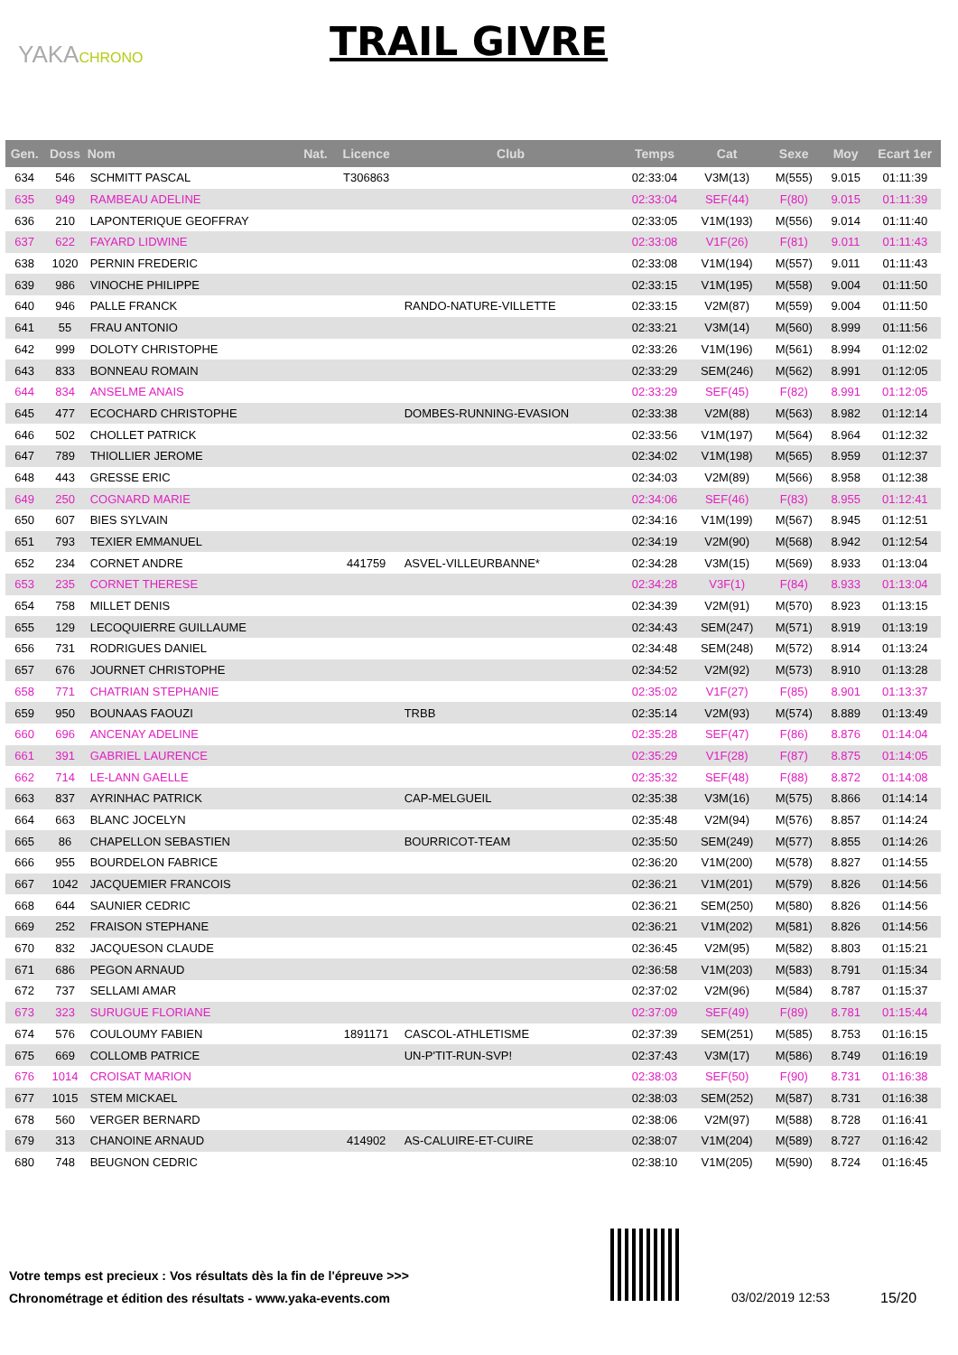YAKACHRONO TRAIL GIVRE
| Gen. | Doss | Nom | Nat. | Licence | Club | Temps | Cat | Sexe | Moy | Ecart 1er |
| --- | --- | --- | --- | --- | --- | --- | --- | --- | --- | --- |
| 634 | 546 | SCHMITT PASCAL | | T306863 | | 02:33:04 | V3M(13) | M(555) | 9.015 | 01:11:39 |
| 635 | 949 | RAMBEAU ADELINE | | | | 02:33:04 | SEF(44) | F(80) | 9.015 | 01:11:39 |
| 636 | 210 | LAPONTERIQUE GEOFFRAY | | | | 02:33:05 | V1M(193) | M(556) | 9.014 | 01:11:40 |
| 637 | 622 | FAYARD LIDWINE | | | | 02:33:08 | V1F(26) | F(81) | 9.011 | 01:11:43 |
| 638 | 1020 | PERNIN FREDERIC | | | | 02:33:08 | V1M(194) | M(557) | 9.011 | 01:11:43 |
| 639 | 986 | VINOCHE PHILIPPE | | | | 02:33:15 | V1M(195) | M(558) | 9.004 | 01:11:50 |
| 640 | 946 | PALLE FRANCK | | | RANDO-NATURE-VILLETTE | 02:33:15 | V2M(87) | M(559) | 9.004 | 01:11:50 |
| 641 | 55 | FRAU ANTONIO | | | | 02:33:21 | V3M(14) | M(560) | 8.999 | 01:11:56 |
| 642 | 999 | DOLOTY CHRISTOPHE | | | | 02:33:26 | V1M(196) | M(561) | 8.994 | 01:12:02 |
| 643 | 833 | BONNEAU ROMAIN | | | | 02:33:29 | SEM(246) | M(562) | 8.991 | 01:12:05 |
| 644 | 834 | ANSELME ANAIS | | | | 02:33:29 | SEF(45) | F(82) | 8.991 | 01:12:05 |
| 645 | 477 | ECOCHARD CHRISTOPHE | | | DOMBES-RUNNING-EVASION | 02:33:38 | V2M(88) | M(563) | 8.982 | 01:12:14 |
| 646 | 502 | CHOLLET PATRICK | | | | 02:33:56 | V1M(197) | M(564) | 8.964 | 01:12:32 |
| 647 | 789 | THIOLLIER JEROME | | | | 02:34:02 | V1M(198) | M(565) | 8.959 | 01:12:37 |
| 648 | 443 | GRESSE ERIC | | | | 02:34:03 | V2M(89) | M(566) | 8.958 | 01:12:38 |
| 649 | 250 | COGNARD MARIE | | | | 02:34:06 | SEF(46) | F(83) | 8.955 | 01:12:41 |
| 650 | 607 | BIES SYLVAIN | | | | 02:34:16 | V1M(199) | M(567) | 8.945 | 01:12:51 |
| 651 | 793 | TEXIER EMMANUEL | | | | 02:34:19 | V2M(90) | M(568) | 8.942 | 01:12:54 |
| 652 | 234 | CORNET ANDRE | | 441759 | ASVEL-VILLEURBANNE* | 02:34:28 | V3M(15) | M(569) | 8.933 | 01:13:04 |
| 653 | 235 | CORNET THERESE | | | | 02:34:28 | V3F(1) | F(84) | 8.933 | 01:13:04 |
| 654 | 758 | MILLET DENIS | | | | 02:34:39 | V2M(91) | M(570) | 8.923 | 01:13:15 |
| 655 | 129 | LECOQUIERRE GUILLAUME | | | | 02:34:43 | SEM(247) | M(571) | 8.919 | 01:13:19 |
| 656 | 731 | RODRIGUES DANIEL | | | | 02:34:48 | SEM(248) | M(572) | 8.914 | 01:13:24 |
| 657 | 676 | JOURNET CHRISTOPHE | | | | 02:34:52 | V2M(92) | M(573) | 8.910 | 01:13:28 |
| 658 | 771 | CHATRIAN STEPHANIE | | | | 02:35:02 | V1F(27) | F(85) | 8.901 | 01:13:37 |
| 659 | 950 | BOUNAAS FAOUZI | | | TRBB | 02:35:14 | V2M(93) | M(574) | 8.889 | 01:13:49 |
| 660 | 696 | ANCENAY ADELINE | | | | 02:35:28 | SEF(47) | F(86) | 8.876 | 01:14:04 |
| 661 | 391 | GABRIEL LAURENCE | | | | 02:35:29 | V1F(28) | F(87) | 8.875 | 01:14:05 |
| 662 | 714 | LE-LANN GAELLE | | | | 02:35:32 | SEF(48) | F(88) | 8.872 | 01:14:08 |
| 663 | 837 | AYRINHAC PATRICK | | | CAP-MELGUEIL | 02:35:38 | V3M(16) | M(575) | 8.866 | 01:14:14 |
| 664 | 663 | BLANC JOCELYN | | | | 02:35:48 | V2M(94) | M(576) | 8.857 | 01:14:24 |
| 665 | 86 | CHAPELLON SEBASTIEN | | | BOURRICOT-TEAM | 02:35:50 | SEM(249) | M(577) | 8.855 | 01:14:26 |
| 666 | 955 | BOURDELON FABRICE | | | | 02:36:20 | V1M(200) | M(578) | 8.827 | 01:14:55 |
| 667 | 1042 | JACQUEMIER FRANCOIS | | | | 02:36:21 | V1M(201) | M(579) | 8.826 | 01:14:56 |
| 668 | 644 | SAUNIER CEDRIC | | | | 02:36:21 | SEM(250) | M(580) | 8.826 | 01:14:56 |
| 669 | 252 | FRAISON STEPHANE | | | | 02:36:21 | V1M(202) | M(581) | 8.826 | 01:14:56 |
| 670 | 832 | JACQUESON CLAUDE | | | | 02:36:45 | V2M(95) | M(582) | 8.803 | 01:15:21 |
| 671 | 686 | PEGON ARNAUD | | | | 02:36:58 | V1M(203) | M(583) | 8.791 | 01:15:34 |
| 672 | 737 | SELLAMI AMAR | | | | 02:37:02 | V2M(96) | M(584) | 8.787 | 01:15:37 |
| 673 | 323 | SURUGUE FLORIANE | | | | 02:37:09 | SEF(49) | F(89) | 8.781 | 01:15:44 |
| 674 | 576 | COULOUMY FABIEN | | 1891171 | CASCOL-ATHLETISME | 02:37:39 | SEM(251) | M(585) | 8.753 | 01:16:15 |
| 675 | 669 | COLLOMB PATRICE | | | UN-P'TIT-RUN-SVP! | 02:37:43 | V3M(17) | M(586) | 8.749 | 01:16:19 |
| 676 | 1014 | CROISAT MARION | | | | 02:38:03 | SEF(50) | F(90) | 8.731 | 01:16:38 |
| 677 | 1015 | STEM MICKAEL | | | | 02:38:03 | SEM(252) | M(587) | 8.731 | 01:16:38 |
| 678 | 560 | VERGER BERNARD | | | | 02:38:06 | V2M(97) | M(588) | 8.728 | 01:16:41 |
| 679 | 313 | CHANOINE ARNAUD | | 414902 | AS-CALUIRE-ET-CUIRE | 02:38:07 | V1M(204) | M(589) | 8.727 | 01:16:42 |
| 680 | 748 | BEUGNON CEDRIC | | | | 02:38:10 | V1M(205) | M(590) | 8.724 | 01:16:45 |
Votre temps est precieux : Vos résultats dès la fin de l'épreuve >>>
Chronométrage et édition des résultats - www.yaka-events.com
03/02/2019 12:53 15/20